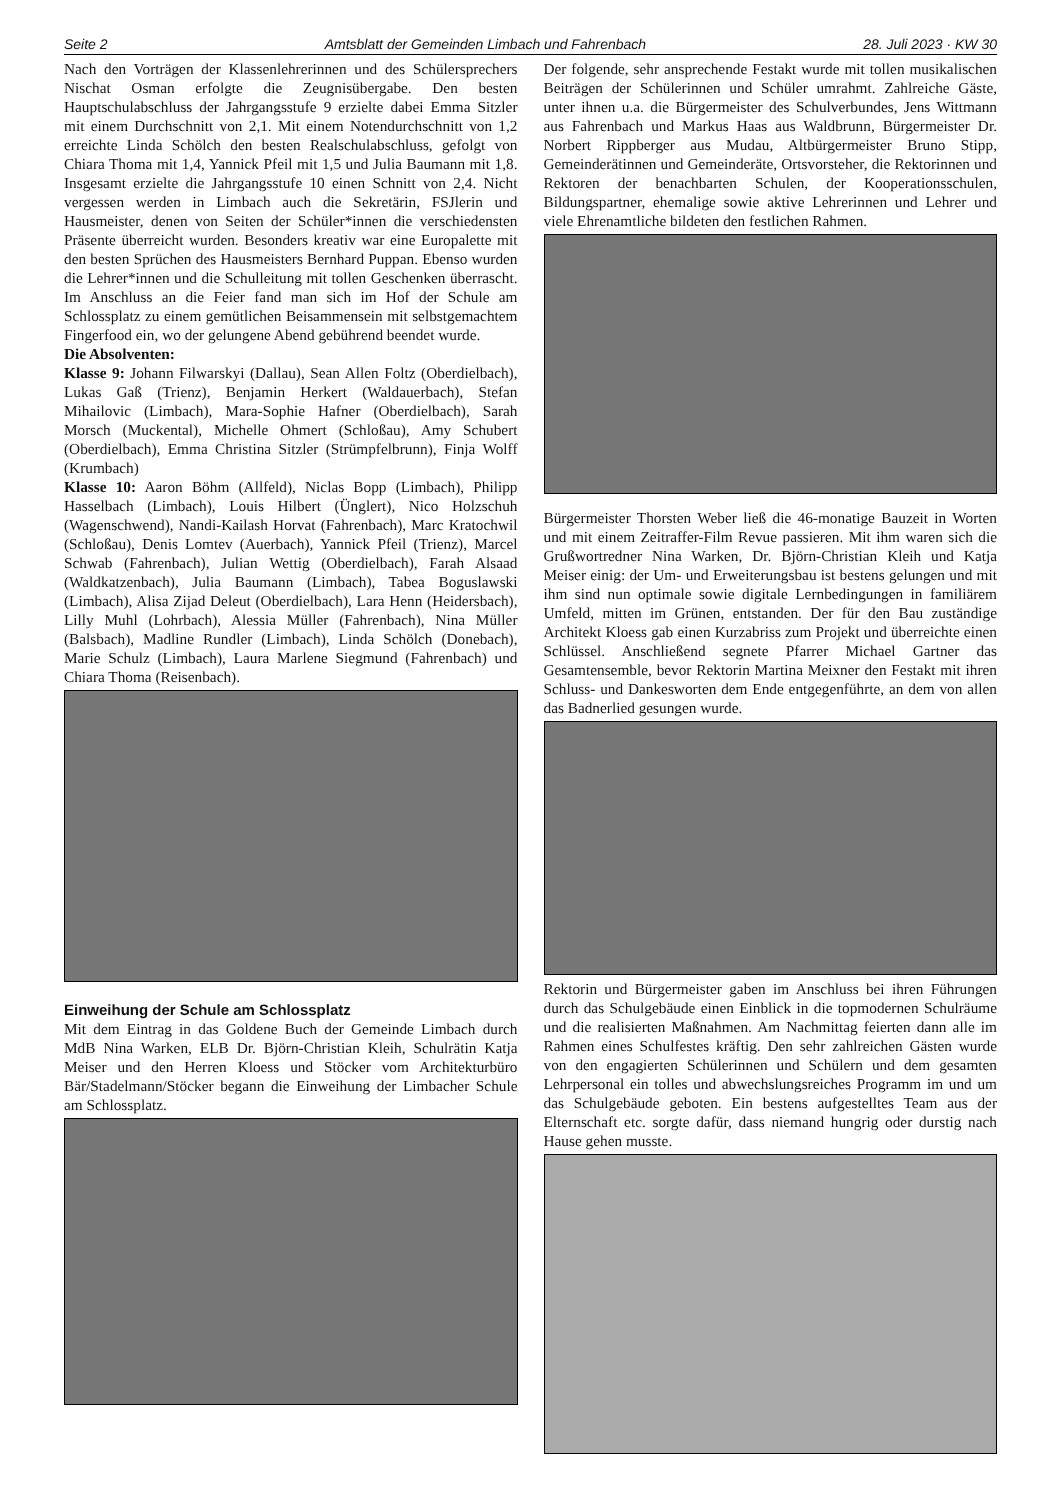Seite 2 Amtsblatt der Gemeinden Limbach und Fahrenbach 28. Juli 2023 · KW 30
Nach den Vorträgen der Klassenlehrerinnen und des Schülersprechers Nischat Osman erfolgte die Zeugnisübergabe. Den besten Hauptschulabschluss der Jahrgangsstufe 9 erzielte dabei Emma Sitzler mit einem Durchschnitt von 2,1. Mit einem Notendurchschnitt von 1,2 erreichte Linda Schölch den besten Realschulabschluss, gefolgt von Chiara Thoma mit 1,4, Yannick Pfeil mit 1,5 und Julia Baumann mit 1,8. Insgesamt erzielte die Jahrgangsstufe 10 einen Schnitt von 2,4. Nicht vergessen werden in Limbach auch die Sekretärin, FSJlerin und Hausmeister, denen von Seiten der Schüler*innen die verschiedensten Präsente überreicht wurden. Besonders kreativ war eine Europalette mit den besten Sprüchen des Hausmeisters Bernhard Puppan. Ebenso wurden die Lehrer*innen und die Schulleitung mit tollen Geschenken überrascht. Im Anschluss an die Feier fand man sich im Hof der Schule am Schlossplatz zu einem gemütlichen Beisammensein mit selbstgemachtem Fingerfood ein, wo der gelungene Abend gebührend beendet wurde.
Die Absolventen:
Klasse 9: Johann Filwarskyi (Dallau), Sean Allen Foltz (Oberdielbach), Lukas Gaß (Trienz), Benjamin Herkert (Waldauerbach), Stefan Mihailovic (Limbach), Mara-Sophie Hafner (Oberdielbach), Sarah Morsch (Muckental), Michelle Ohmert (Schloßau), Amy Schubert (Oberdielbach), Emma Christina Sitzler (Strümpfelbrunn), Finja Wolff (Krumbach)
Klasse 10: Aaron Böhm (Allfeld), Niclas Bopp (Limbach), Philipp Hasselbach (Limbach), Louis Hilbert (Ünglert), Nico Holzschuh (Wagenschwend), Nandi-Kailash Horvat (Fahrenbach), Marc Kratochwil (Schloßau), Denis Lomtev (Auerbach), Yannick Pfeil (Trienz), Marcel Schwab (Fahrenbach), Julian Wettig (Oberdielbach), Farah Alsaad (Waldkatzenbach), Julia Baumann (Limbach), Tabea Boguslawski (Limbach), Alisa Zijad Deleut (Oberdielbach), Lara Henn (Heidersbach), Lilly Muhl (Lohrbach), Alessia Müller (Fahrenbach), Nina Müller (Balsbach), Madline Rundler (Limbach), Linda Schölch (Donebach), Marie Schulz (Limbach), Laura Marlene Siegmund (Fahrenbach) und Chiara Thoma (Reisenbach).
Einweihung der Schule am Schlossplatz
Mit dem Eintrag in das Goldene Buch der Gemeinde Limbach durch MdB Nina Warken, ELB Dr. Björn-Christian Kleih, Schulrätin Katja Meiser und den Herren Kloess und Stöcker vom Architekturbüro Bär/Stadelmann/Stöcker begann die Einweihung der Limbacher Schule am Schlossplatz.
Der folgende, sehr ansprechende Festakt wurde mit tollen musikalischen Beiträgen der Schülerinnen und Schüler umrahmt. Zahlreiche Gäste, unter ihnen u.a. die Bürgermeister des Schulverbundes, Jens Wittmann aus Fahrenbach und Markus Haas aus Waldbrunn, Bürgermeister Dr. Norbert Rippberger aus Mudau, Altbürgermeister Bruno Stipp, Gemeinderätinnen und Gemeinderäte, Ortsvorsteher, die Rektorinnen und Rektoren der benachbarten Schulen, der Kooperationsschulen, Bildungspartner, ehemalige sowie aktive Lehrerinnen und Lehrer und viele Ehrenamtliche bildeten den festlichen Rahmen.
Bürgermeister Thorsten Weber ließ die 46-monatige Bauzeit in Worten und mit einem Zeitraffer-Film Revue passieren. Mit ihm waren sich die Grußwortredner Nina Warken, Dr. Björn-Christian Kleih und Katja Meiser einig: der Um- und Erweiterungsbau ist bestens gelungen und mit ihm sind nun optimale sowie digitale Lernbedingungen in familiärem Umfeld, mitten im Grünen, entstanden. Der für den Bau zuständige Architekt Kloess gab einen Kurzabriss zum Projekt und überreichte einen Schlüssel. Anschließend segnete Pfarrer Michael Gartner das Gesamtensemble, bevor Rektorin Martina Meixner den Festakt mit ihren Schluss- und Dankesworten dem Ende entgegenführte, an dem von allen das Badnerlied gesungen wurde.
Rektorin und Bürgermeister gaben im Anschluss bei ihren Führungen durch das Schulgebäude einen Einblick in die topmodernen Schulräume und die realisierten Maßnahmen. Am Nachmittag feierten dann alle im Rahmen eines Schulfestes kräftig. Den sehr zahlreichen Gästen wurde von den engagierten Schülerinnen und Schülern und dem gesamten Lehrpersonal ein tolles und abwechslungsreiches Programm im und um das Schulgebäude geboten. Ein bestens aufgestelltes Team aus der Elternschaft etc. sorgte dafür, dass niemand hungrig oder durstig nach Hause gehen musste.